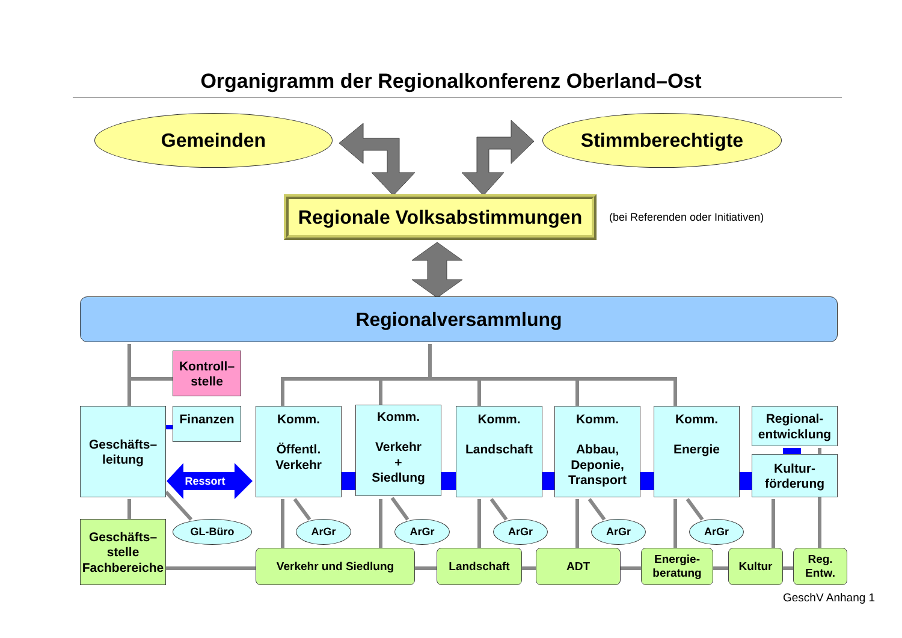Organigramm der Regionalkonferenz Oberland–Ost
Gemeinden Stimmberechtigte
Regionale Volksabstimmungen
(bei Referenden oder Initiativen)
Regionalversammlung
Kontroll–
stelle
Geschäfts–
leitung
Finanzen
Ressort
Komm.
Öffentl.
Verkehr
Komm.
Verkehr
+
Siedlung
Komm.
Landschaft
Komm.
Abbau,
Deponie,
Transport
Komm.
Energie
Regional-
entwicklung
Kultur-
förderung
Geschäfts–
stelle
Fachbereiche
GL-Büro ArGr ArGr ArGr ArGr ArGr
Verkehr und Siedlung Landschaft ADT Energie-
beratung
Kultur Reg.
Entw.
GeschV Anhang 1